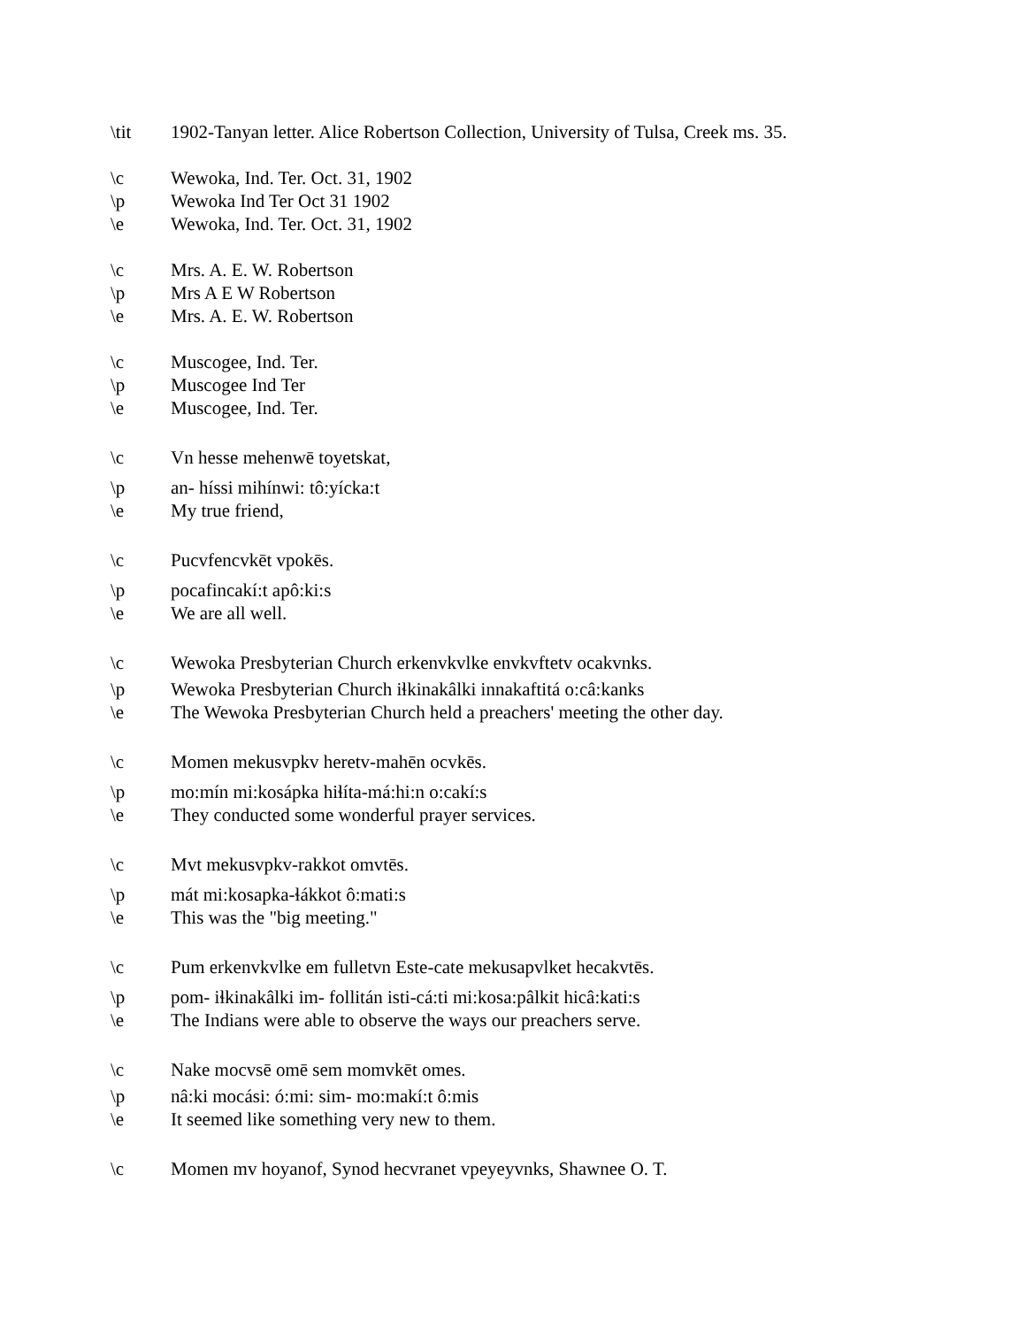\tit 1902-Tanyan letter. Alice Robertson Collection, University of Tulsa, Creek ms. 35.
\c Wewoka, Ind. Ter. Oct. 31, 1902
\p Wewoka Ind Ter Oct 31 1902
\e Wewoka, Ind. Ter. Oct. 31, 1902
\c Mrs. A. E. W. Robertson
\p Mrs A E W Robertson
\e Mrs. A. E. W. Robertson
\c Muscogee, Ind. Ter.
\p Muscogee Ind Ter
\e Muscogee, Ind. Ter.
\c Vn hesse mehenwē toyetskat,
\p an- híssi mihínwi: tô:yícka:t
\e My true friend,
\c Pucvfencvkēt vpokēs.
\p pocafincakí:t apô:ki:s
\e We are all well.
\c Wewoka Presbyterian Church erkenvkvlke envkvftetv ocakvnks.
\p Wewoka Presbyterian Church iɬkinakâlki innakaftitá o:câ:kanks
\e The Wewoka Presbyterian Church held a preachers' meeting the other day.
\c Momen mekusvpkv heretv-mahēn ocvkēs.
\p mo:mín mi:kosápka hiɬíta-má:hi:n o:cakí:s
\e They conducted some wonderful prayer services.
\c Mvt mekusvpkv-rakkot omvtēs.
\p mát mi:kosapka-ɬákkot ô:mati:s
\e This was the "big meeting."
\c Pum erkenvkvlke em fulletvn Este-cate mekusapvlket hecakvtēs.
\p pom- iɬkinakâlki im- follitán isti-cá:ti mi:kosa:pâlkit hicâ:kati:s
\e The Indians were able to observe the ways our preachers serve.
\c Nake mocvsē omē sem momvkēt omes.
\p nâ:ki mocási: ó:mi: sim- mo:makí:t ô:mis
\e It seemed like something very new to them.
\c Momen mv hoyanof, Synod hecvranet vpeyeyvnks, Shawnee O. T.